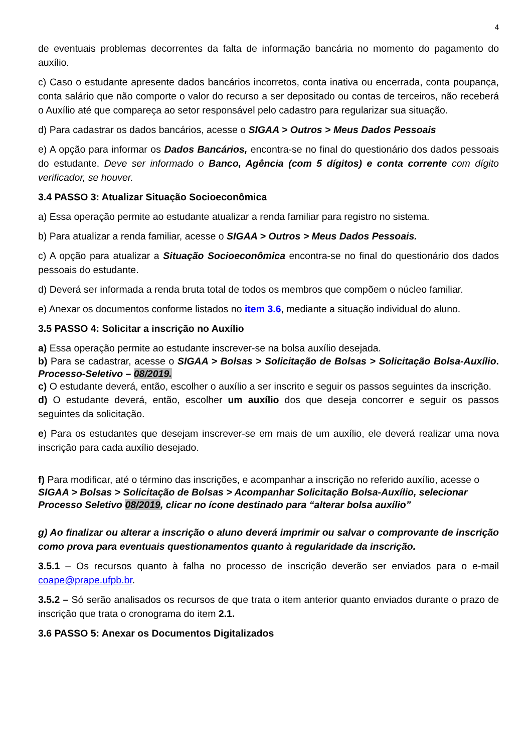4
de eventuais problemas decorrentes da falta de informação bancária no momento do pagamento do auxílio.
c) Caso o estudante apresente dados bancários incorretos, conta inativa ou encerrada, conta poupança, conta salário que não comporte o valor do recurso a ser depositado ou contas de terceiros, não receberá o Auxílio até que compareça ao setor responsável pelo cadastro para regularizar sua situação.
d) Para cadastrar os dados bancários, acesse o SIGAA > Outros > Meus Dados Pessoais
e) A opção para informar os Dados Bancários, encontra-se no final do questionário dos dados pessoais do estudante. Deve ser informado o Banco, Agência (com 5 dígitos) e conta corrente com dígito verificador, se houver.
3.4 PASSO 3: Atualizar Situação Socioeconômica
a) Essa operação permite ao estudante atualizar a renda familiar para registro no sistema.
b) Para atualizar a renda familiar, acesse o SIGAA > Outros > Meus Dados Pessoais.
c) A opção para atualizar a Situação Socioeconômica encontra-se no final do questionário dos dados pessoais do estudante.
d) Deverá ser informada a renda bruta total de todos os membros que compõem o núcleo familiar.
e) Anexar os documentos conforme listados no item 3.6, mediante a situação individual do aluno.
3.5 PASSO 4: Solicitar a inscrição no Auxílio
a) Essa operação permite ao estudante inscrever-se na bolsa auxílio desejada.
b) Para se cadastrar, acesse o SIGAA > Bolsas > Solicitação de Bolsas > Solicitação Bolsa-Auxílio. Processo-Seletivo – 08/2019.
c) O estudante deverá, então, escolher o auxílio a ser inscrito e seguir os passos seguintes da inscrição.
d) O estudante deverá, então, escolher um auxílio dos que deseja concorrer e seguir os passos seguintes da solicitação.
e) Para os estudantes que desejam inscrever-se em mais de um auxílio, ele deverá realizar uma nova inscrição para cada auxílio desejado.
f) Para modificar, até o término das inscrições, e acompanhar a inscrição no referido auxílio, acesse o SIGAA > Bolsas > Solicitação de Bolsas > Acompanhar Solicitação Bolsa-Auxílio, selecionar Processo Seletivo 08/2019, clicar no ícone destinado para “alterar bolsa auxílio”
g) Ao finalizar ou alterar a inscrição o aluno deverá imprimir ou salvar o comprovante de inscrição como prova para eventuais questionamentos quanto à regularidade da inscrição.
3.5.1 – Os recursos quanto à falha no processo de inscrição deverão ser enviados para o e-mail coape@prape.ufpb.br.
3.5.2 – Só serão analisados os recursos de que trata o item anterior quanto enviados durante o prazo de inscrição que trata o cronograma do item 2.1.
3.6 PASSO 5: Anexar os Documentos Digitalizados